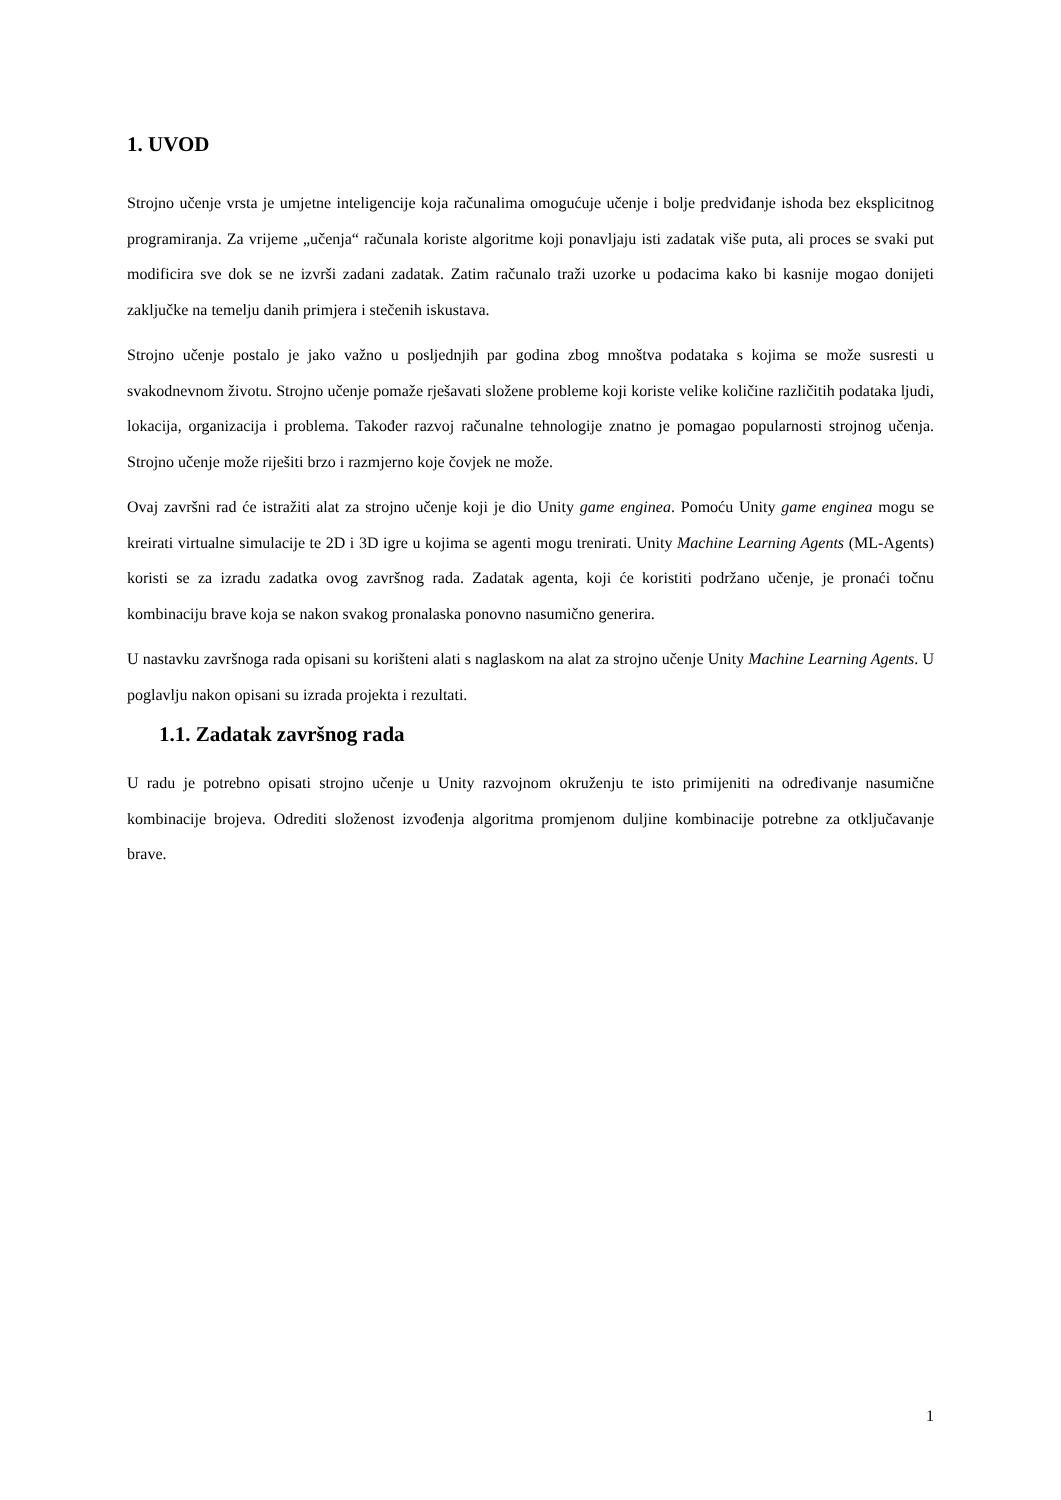1. UVOD
Strojno učenje vrsta je umjetne inteligencije koja računalima omogućuje učenje i bolje predviđanje ishoda bez eksplicitnog programiranja. Za vrijeme „učenja“ računala koriste algoritme koji ponavljaju isti zadatak više puta, ali proces se svaki put modificira sve dok se ne izvrši zadani zadatak. Zatim računalo traži uzorke u podacima kako bi kasnije mogao donijeti zaključke na temelju danih primjera i stečenih iskustava.
Strojno učenje postalo je jako važno u posljednjih par godina zbog mnoštva podataka s kojima se može susresti u svakodnevnom životu. Strojno učenje pomaže rješavati složene probleme koji koriste velike količine različitih podataka ljudi, lokacija, organizacija i problema. Također razvoj računalne tehnologije znatno je pomagao popularnosti strojnog učenja. Strojno učenje može riješiti brzo i razmjerno koje čovjek ne može.
Ovaj završni rad će istražiti alat za strojno učenje koji je dio Unity game enginea. Pomoću Unity game enginea mogu se kreirati virtualne simulacije te 2D i 3D igre u kojima se agenti mogu trenirati. Unity Machine Learning Agents (ML-Agents) koristi se za izradu zadatka ovog završnog rada. Zadatak agenta, koji će koristiti podržano učenje, je pronaći točnu kombinaciju brave koja se nakon svakog pronalaska ponovno nasumično generira.
U nastavku završnoga rada opisani su korišteni alati s naglaskom na alat za strojno učenje Unity Machine Learning Agents. U poglavlju nakon opisani su izrada projekta i rezultati.
1.1. Zadatak završnog rada
U radu je potrebno opisati strojno učenje u Unity razvojnom okruženju te isto primijeniti na određivanje nasumične kombinacije brojeva. Odrediti složenost izvođenja algoritma promjenom duljine kombinacije potrebne za otključavanje brave.
1